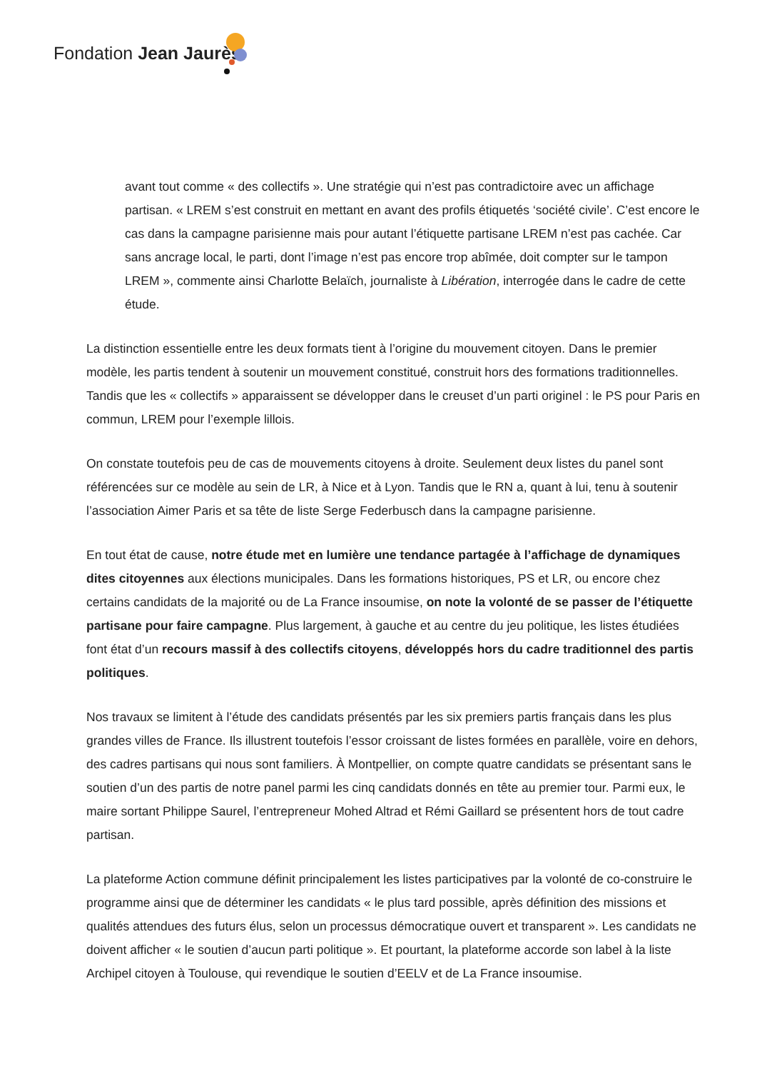Fondation Jean Jaurès
avant tout comme « des collectifs ». Une stratégie qui n’est pas contradictoire avec un affichage partisan. « LREM s’est construit en mettant en avant des profils étiquetés ‘société civile’. C’est encore le cas dans la campagne parisienne mais pour autant l’étiquette partisane LREM n’est pas cachée. Car sans ancrage local, le parti, dont l’image n’est pas encore trop abîmée, doit compter sur le tampon LREM », commente ainsi Charlotte Belaïch, journaliste à Libération, interrogée dans le cadre de cette étude.
La distinction essentielle entre les deux formats tient à l’origine du mouvement citoyen. Dans le premier modèle, les partis tendent à soutenir un mouvement constitué, construit hors des formations traditionnelles. Tandis que les « collectifs » apparaissent se développer dans le creuset d’un parti originel : le PS pour Paris en commun, LREM pour l’exemple lillois.
On constate toutefois peu de cas de mouvements citoyens à droite. Seulement deux listes du panel sont référencées sur ce modèle au sein de LR, à Nice et à Lyon. Tandis que le RN a, quant à lui, tenu à soutenir l’association Aimer Paris et sa tête de liste Serge Federbusch dans la campagne parisienne.
En tout état de cause, notre étude met en lumière une tendance partagée à l’affichage de dynamiques dites citoyennes aux élections municipales. Dans les formations historiques, PS et LR, ou encore chez certains candidats de la majorité ou de La France insoumise, on note la volonté de se passer de l’étiquette partisane pour faire campagne. Plus largement, à gauche et au centre du jeu politique, les listes étudiées font état d’un recours massif à des collectifs citoyens, développés hors du cadre traditionnel des partis politiques.
Nos travaux se limitent à l’étude des candidats présentés par les six premiers partis français dans les plus grandes villes de France. Ils illustrent toutefois l’essor croissant de listes formées en parallèle, voire en dehors, des cadres partisans qui nous sont familiers. À Montpellier, on compte quatre candidats se présentant sans le soutien d’un des partis de notre panel parmi les cinq candidats donnés en tête au premier tour. Parmi eux, le maire sortant Philippe Saurel, l’entrepreneur Mohed Altrad et Rémi Gaillard se présentent hors de tout cadre partisan.
La plateforme Action commune définit principalement les listes participatives par la volonté de co-construire le programme ainsi que de déterminer les candidats « le plus tard possible, après définition des missions et qualités attendues des futurs élus, selon un processus démocratique ouvert et transparent ». Les candidats ne doivent afficher « le soutien d’aucun parti politique ». Et pourtant, la plateforme accorde son label à la liste Archipel citoyen à Toulouse, qui revendique le soutien d’EELV et de La France insoumise.